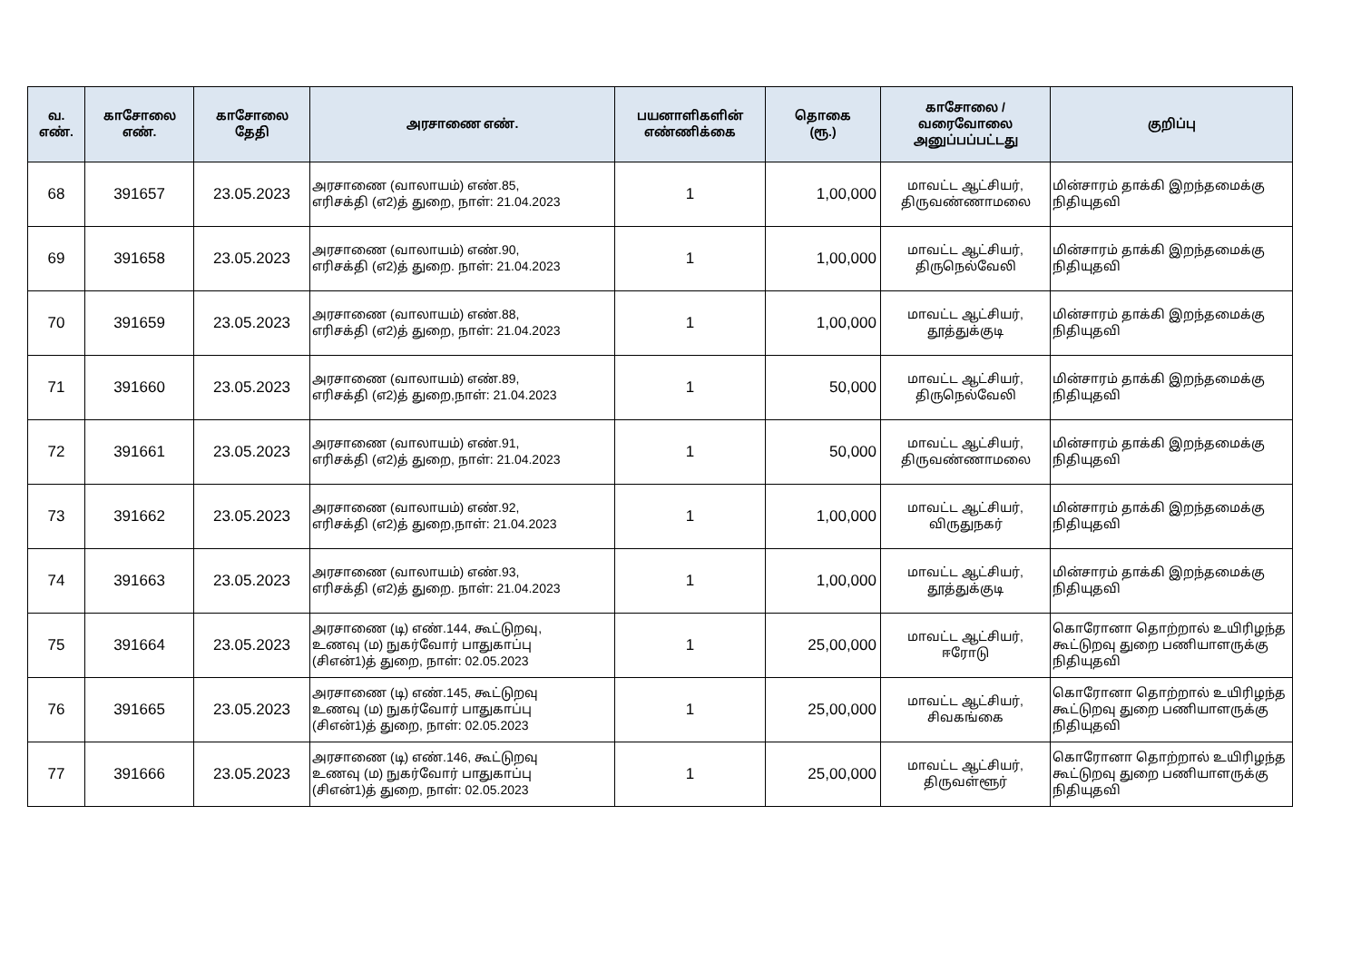| வ. எண். | காசோலை எண். | காசோலை தேதி | அரசாணை எண். | பயனாளிகளின் எண்ணிக்கை | தொகை (ரூ.) | காசோலை / வரைவோலை அனுப்பப்பட்டது | குறிப்பு |
| --- | --- | --- | --- | --- | --- | --- | --- |
| 68 | 391657 | 23.05.2023 | அரசாணை (வாலாயம்) எண்.85, எரிசக்தி (எ2)த் துறை, நாள்: 21.04.2023 | 1 | 1,00,000 | மாவட்ட ஆட்சியர், திருவண்ணாமலை | மின்சாரம் தாக்கி இறந்தமைக்கு நிதியுதவி |
| 69 | 391658 | 23.05.2023 | அரசாணை (வாலாயம்) எண்.90, எரிசக்தி (எ2)த் துறை. நாள்: 21.04.2023 | 1 | 1,00,000 | மாவட்ட ஆட்சியர், திருநெல்வேலி | மின்சாரம் தாக்கி இறந்தமைக்கு நிதியுதவி |
| 70 | 391659 | 23.05.2023 | அரசாணை (வாலாயம்) எண்.88, எரிசக்தி (எ2)த் துறை, நாள்: 21.04.2023 | 1 | 1,00,000 | மாவட்ட ஆட்சியர், தூத்துக்குடி | மின்சாரம் தாக்கி இறந்தமைக்கு நிதியுதவி |
| 71 | 391660 | 23.05.2023 | அரசாணை (வாலாயம்) எண்.89, எரிசக்தி (எ2)த் துறை,நாள்: 21.04.2023 | 1 | 50,000 | மாவட்ட ஆட்சியர், திருநெல்வேலி | மின்சாரம் தாக்கி இறந்தமைக்கு நிதியுதவி |
| 72 | 391661 | 23.05.2023 | அரசாணை (வாலாயம்) எண்.91, எரிசக்தி (எ2)த் துறை, நாள்: 21.04.2023 | 1 | 50,000 | மாவட்ட ஆட்சியர், திருவண்ணாமலை | மின்சாரம் தாக்கி இறந்தமைக்கு நிதியுதவி |
| 73 | 391662 | 23.05.2023 | அரசாணை (வாலாயம்) எண்.92, எரிசக்தி (எ2)த் துறை,நாள்: 21.04.2023 | 1 | 1,00,000 | மாவட்ட ஆட்சியர், விருதுநகர் | மின்சாரம் தாக்கி இறந்தமைக்கு நிதியுதவி |
| 74 | 391663 | 23.05.2023 | அரசாணை (வாலாயம்) எண்.93, எரிசக்தி (எ2)த் துறை. நாள்: 21.04.2023 | 1 | 1,00,000 | மாவட்ட ஆட்சியர், தூத்துக்குடி | மின்சாரம் தாக்கி இறந்தமைக்கு நிதியுதவி |
| 75 | 391664 | 23.05.2023 | அரசாணை (டி) எண்.144, கூட்டுறவு, உணவு (ம) நுகர்வோர் பாதுகாப்பு (சிஎன்1)த் துறை, நாள்: 02.05.2023 | 1 | 25,00,000 | மாவட்ட ஆட்சியர், ஈரோடு | கொரோனா தொற்றால் உயிரிழந்த கூட்டுறவு துறை பணியாளருக்கு நிதியுதவி |
| 76 | 391665 | 23.05.2023 | அரசாணை (டி) எண்.145, கூட்டுறவு உணவு (ம) நுகர்வோர் பாதுகாப்பு (சிஎன்1)த் துறை, நாள்: 02.05.2023 | 1 | 25,00,000 | மாவட்ட ஆட்சியர், சிவகங்கை | கொரோனா தொற்றால் உயிரிழந்த கூட்டுறவு துறை பணியாளருக்கு நிதியுதவி |
| 77 | 391666 | 23.05.2023 | அரசாணை (டி) எண்.146, கூட்டுறவு உணவு (ம) நுகர்வோர் பாதுகாப்பு (சிஎன்1)த் துறை, நாள்: 02.05.2023 | 1 | 25,00,000 | மாவட்ட ஆட்சியர், திருவள்ளூர் | கொரோனா தொற்றால் உயிரிழந்த கூட்டுறவு துறை பணியாளருக்கு நிதியுதவி |